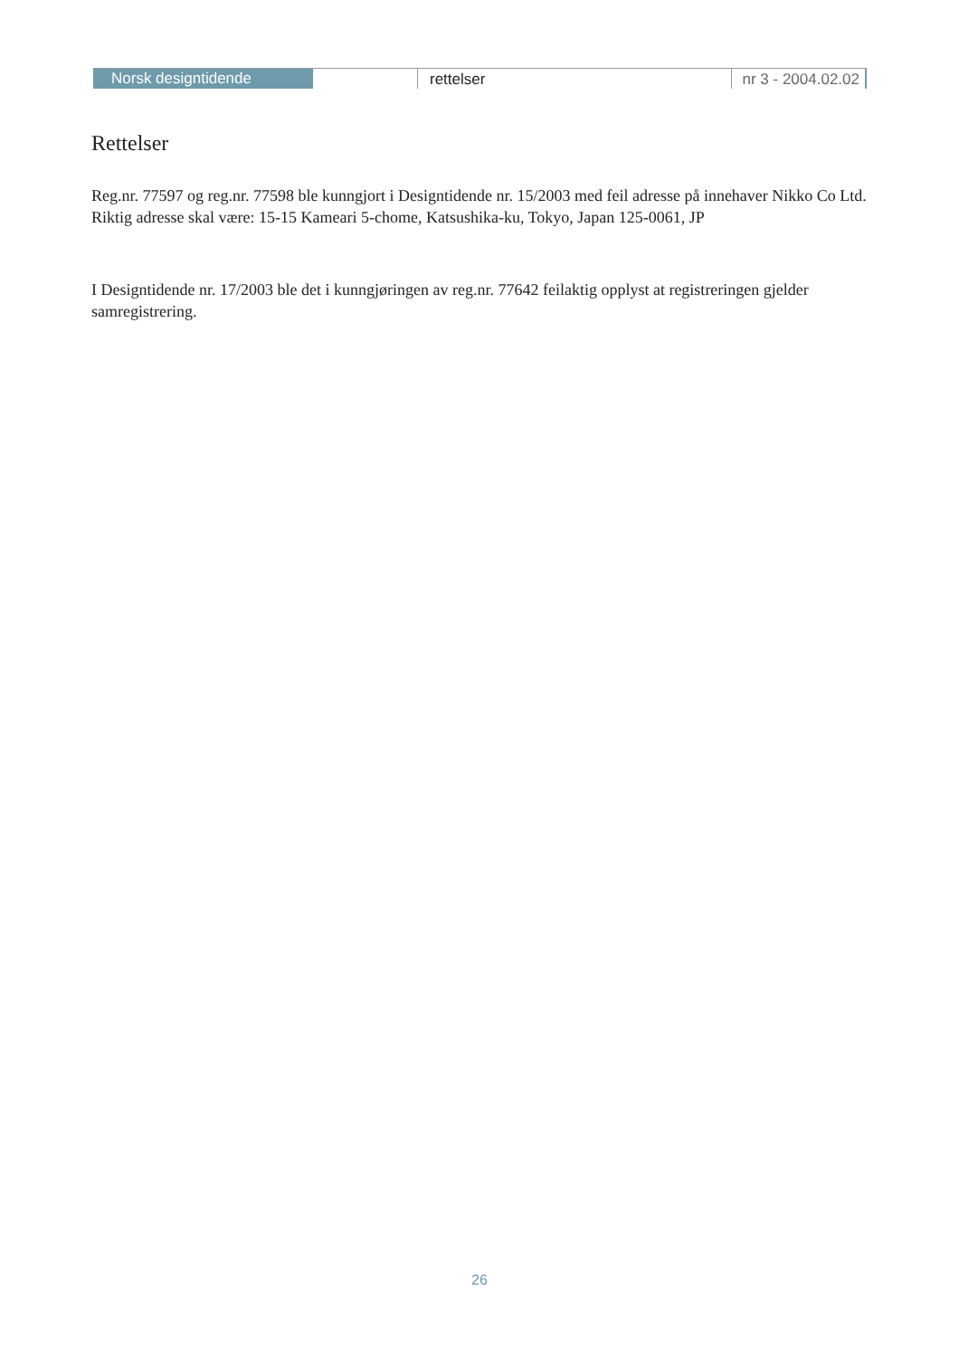Norsk designtidende
rettelser nr 3 - 2004.02.02
Rettelser
Reg.nr. 77597 og reg.nr. 77598 ble kunngjort i Designtidende nr. 15/2003 med feil adresse på innehaver Nikko Co Ltd.
Riktig adresse skal være: 15-15 Kameari 5-chome, Katsushika-ku, Tokyo, Japan 125-0061, JP
I Designtidende nr. 17/2003 ble det i kunngjøringen av reg.nr. 77642 feilaktig opplyst at registreringen gjelder samregistrering.
26